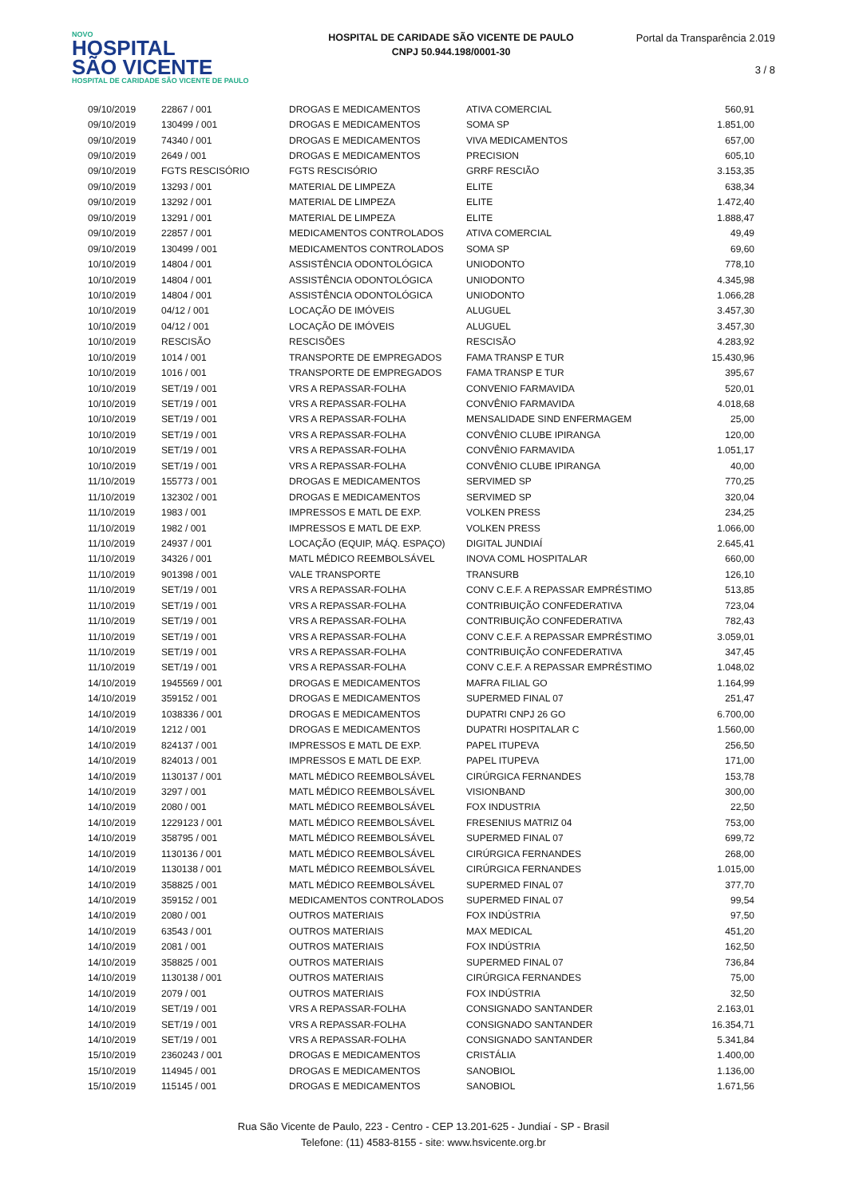NOVO
HOSPITAL
SÃO VICENTE
HOSPITAL DE CARIDADE SÃO VICENTE DE PAULO
HOSPITAL DE CARIDADE SÃO VICENTE DE PAULO
CNPJ 50.944.198/0001-30
Portal da Transparência 2.019
3 / 8
| 09/10/2019 | 22867 / 001 | DROGAS E MEDICAMENTOS | ATIVA COMERCIAL | 560,91 |
| 09/10/2019 | 130499 / 001 | DROGAS E MEDICAMENTOS | SOMA SP | 1.851,00 |
| 09/10/2019 | 74340 / 001 | DROGAS E MEDICAMENTOS | VIVA MEDICAMENTOS | 657,00 |
| 09/10/2019 | 2649 / 001 | DROGAS E MEDICAMENTOS | PRECISION | 605,10 |
| 09/10/2019 | FGTS RESCISÓRIO | FGTS RESCISÓRIO | GRRF RESCIÃO | 3.153,35 |
| 09/10/2019 | 13293 / 001 | MATERIAL DE LIMPEZA | ELITE | 638,34 |
| 09/10/2019 | 13292 / 001 | MATERIAL DE LIMPEZA | ELITE | 1.472,40 |
| 09/10/2019 | 13291 / 001 | MATERIAL DE LIMPEZA | ELITE | 1.888,47 |
| 09/10/2019 | 22857 / 001 | MEDICAMENTOS CONTROLADOS | ATIVA COMERCIAL | 49,49 |
| 09/10/2019 | 130499 / 001 | MEDICAMENTOS CONTROLADOS | SOMA SP | 69,60 |
| 10/10/2019 | 14804 / 001 | ASSISTÊNCIA ODONTOLÓGICA | UNIODONTO | 778,10 |
| 10/10/2019 | 14804 / 001 | ASSISTÊNCIA ODONTOLÓGICA | UNIODONTO | 4.345,98 |
| 10/10/2019 | 14804 / 001 | ASSISTÊNCIA ODONTOLÓGICA | UNIODONTO | 1.066,28 |
| 10/10/2019 | 04/12 / 001 | LOCAÇÃO DE IMÓVEIS | ALUGUEL | 3.457,30 |
| 10/10/2019 | 04/12 / 001 | LOCAÇÃO DE IMÓVEIS | ALUGUEL | 3.457,30 |
| 10/10/2019 | RESCISÃO | RESCISÕES | RESCISÃO | 4.283,92 |
| 10/10/2019 | 1014 / 001 | TRANSPORTE DE EMPREGADOS | FAMA TRANSP E TUR | 15.430,96 |
| 10/10/2019 | 1016 / 001 | TRANSPORTE DE EMPREGADOS | FAMA TRANSP E TUR | 395,67 |
| 10/10/2019 | SET/19 / 001 | VRS A REPASSAR-FOLHA | CONVENIO FARMAVIDA | 520,01 |
| 10/10/2019 | SET/19 / 001 | VRS A REPASSAR-FOLHA | CONVÊNIO FARMAVIDA | 4.018,68 |
| 10/10/2019 | SET/19 / 001 | VRS A REPASSAR-FOLHA | MENSALIDADE SIND ENFERMAGEM | 25,00 |
| 10/10/2019 | SET/19 / 001 | VRS A REPASSAR-FOLHA | CONVÊNIO CLUBE IPIRANGA | 120,00 |
| 10/10/2019 | SET/19 / 001 | VRS A REPASSAR-FOLHA | CONVÊNIO FARMAVIDA | 1.051,17 |
| 10/10/2019 | SET/19 / 001 | VRS A REPASSAR-FOLHA | CONVÊNIO CLUBE IPIRANGA | 40,00 |
| 11/10/2019 | 155773 / 001 | DROGAS E MEDICAMENTOS | SERVIMED SP | 770,25 |
| 11/10/2019 | 132302 / 001 | DROGAS E MEDICAMENTOS | SERVIMED SP | 320,04 |
| 11/10/2019 | 1983 / 001 | IMPRESSOS E MATL DE EXP. | VOLKEN PRESS | 234,25 |
| 11/10/2019 | 1982 / 001 | IMPRESSOS E MATL DE EXP. | VOLKEN PRESS | 1.066,00 |
| 11/10/2019 | 24937 / 001 | LOCAÇÃO (EQUIP, MÁQ. ESPAÇO) | DIGITAL JUNDIAÍ | 2.645,41 |
| 11/10/2019 | 34326 / 001 | MATL MÉDICO REEMBOLSÁVEL | INOVA COML HOSPITALAR | 660,00 |
| 11/10/2019 | 901398 / 001 | VALE TRANSPORTE | TRANSURB | 126,10 |
| 11/10/2019 | SET/19 / 001 | VRS A REPASSAR-FOLHA | CONV C.E.F. A REPASSAR EMPRÉSTIMO | 513,85 |
| 11/10/2019 | SET/19 / 001 | VRS A REPASSAR-FOLHA | CONTRIBUIÇÃO CONFEDERATIVA | 723,04 |
| 11/10/2019 | SET/19 / 001 | VRS A REPASSAR-FOLHA | CONTRIBUIÇÃO CONFEDERATIVA | 782,43 |
| 11/10/2019 | SET/19 / 001 | VRS A REPASSAR-FOLHA | CONV C.E.F. A REPASSAR EMPRÉSTIMO | 3.059,01 |
| 11/10/2019 | SET/19 / 001 | VRS A REPASSAR-FOLHA | CONTRIBUIÇÃO CONFEDERATIVA | 347,45 |
| 11/10/2019 | SET/19 / 001 | VRS A REPASSAR-FOLHA | CONV C.E.F. A REPASSAR EMPRÉSTIMO | 1.048,02 |
| 14/10/2019 | 1945569 / 001 | DROGAS E MEDICAMENTOS | MAFRA FILIAL GO | 1.164,99 |
| 14/10/2019 | 359152 / 001 | DROGAS E MEDICAMENTOS | SUPERMED FINAL 07 | 251,47 |
| 14/10/2019 | 1038336 / 001 | DROGAS E MEDICAMENTOS | DUPATRI CNPJ 26 GO | 6.700,00 |
| 14/10/2019 | 1212 / 001 | DROGAS E MEDICAMENTOS | DUPATRI HOSPITALAR C | 1.560,00 |
| 14/10/2019 | 824137 / 001 | IMPRESSOS E MATL DE EXP. | PAPEL ITUPEVA | 256,50 |
| 14/10/2019 | 824013 / 001 | IMPRESSOS E MATL DE EXP. | PAPEL ITUPEVA | 171,00 |
| 14/10/2019 | 1130137 / 001 | MATL MÉDICO REEMBOLSÁVEL | CIRÚRGICA FERNANDES | 153,78 |
| 14/10/2019 | 3297 / 001 | MATL MÉDICO REEMBOLSÁVEL | VISIONBAND | 300,00 |
| 14/10/2019 | 2080 / 001 | MATL MÉDICO REEMBOLSÁVEL | FOX INDUSTRIA | 22,50 |
| 14/10/2019 | 1229123 / 001 | MATL MÉDICO REEMBOLSÁVEL | FRESENIUS MATRIZ 04 | 753,00 |
| 14/10/2019 | 358795 / 001 | MATL MÉDICO REEMBOLSÁVEL | SUPERMED FINAL 07 | 699,72 |
| 14/10/2019 | 1130136 / 001 | MATL MÉDICO REEMBOLSÁVEL | CIRÚRGICA FERNANDES | 268,00 |
| 14/10/2019 | 1130138 / 001 | MATL MÉDICO REEMBOLSÁVEL | CIRÚRGICA FERNANDES | 1.015,00 |
| 14/10/2019 | 358825 / 001 | MATL MÉDICO REEMBOLSÁVEL | SUPERMED FINAL 07 | 377,70 |
| 14/10/2019 | 359152 / 001 | MEDICAMENTOS CONTROLADOS | SUPERMED FINAL 07 | 99,54 |
| 14/10/2019 | 2080 / 001 | OUTROS MATERIAIS | FOX INDÚSTRIA | 97,50 |
| 14/10/2019 | 63543 / 001 | OUTROS MATERIAIS | MAX MEDICAL | 451,20 |
| 14/10/2019 | 2081 / 001 | OUTROS MATERIAIS | FOX INDÚSTRIA | 162,50 |
| 14/10/2019 | 358825 / 001 | OUTROS MATERIAIS | SUPERMED FINAL 07 | 736,84 |
| 14/10/2019 | 1130138 / 001 | OUTROS MATERIAIS | CIRÚRGICA FERNANDES | 75,00 |
| 14/10/2019 | 2079 / 001 | OUTROS MATERIAIS | FOX INDÚSTRIA | 32,50 |
| 14/10/2019 | SET/19 / 001 | VRS A REPASSAR-FOLHA | CONSIGNADO SANTANDER | 2.163,01 |
| 14/10/2019 | SET/19 / 001 | VRS A REPASSAR-FOLHA | CONSIGNADO SANTANDER | 16.354,71 |
| 14/10/2019 | SET/19 / 001 | VRS A REPASSAR-FOLHA | CONSIGNADO SANTANDER | 5.341,84 |
| 15/10/2019 | 2360243 / 001 | DROGAS E MEDICAMENTOS | CRISTÁLIA | 1.400,00 |
| 15/10/2019 | 114945 / 001 | DROGAS E MEDICAMENTOS | SANOBIOL | 1.136,00 |
| 15/10/2019 | 115145 / 001 | DROGAS E MEDICAMENTOS | SANOBIOL | 1.671,56 |
Rua São Vicente de Paulo, 223 - Centro - CEP 13.201-625 - Jundiaí - SP - Brasil
Telefone: (11) 4583-8155 - site: www.hsvicente.org.br